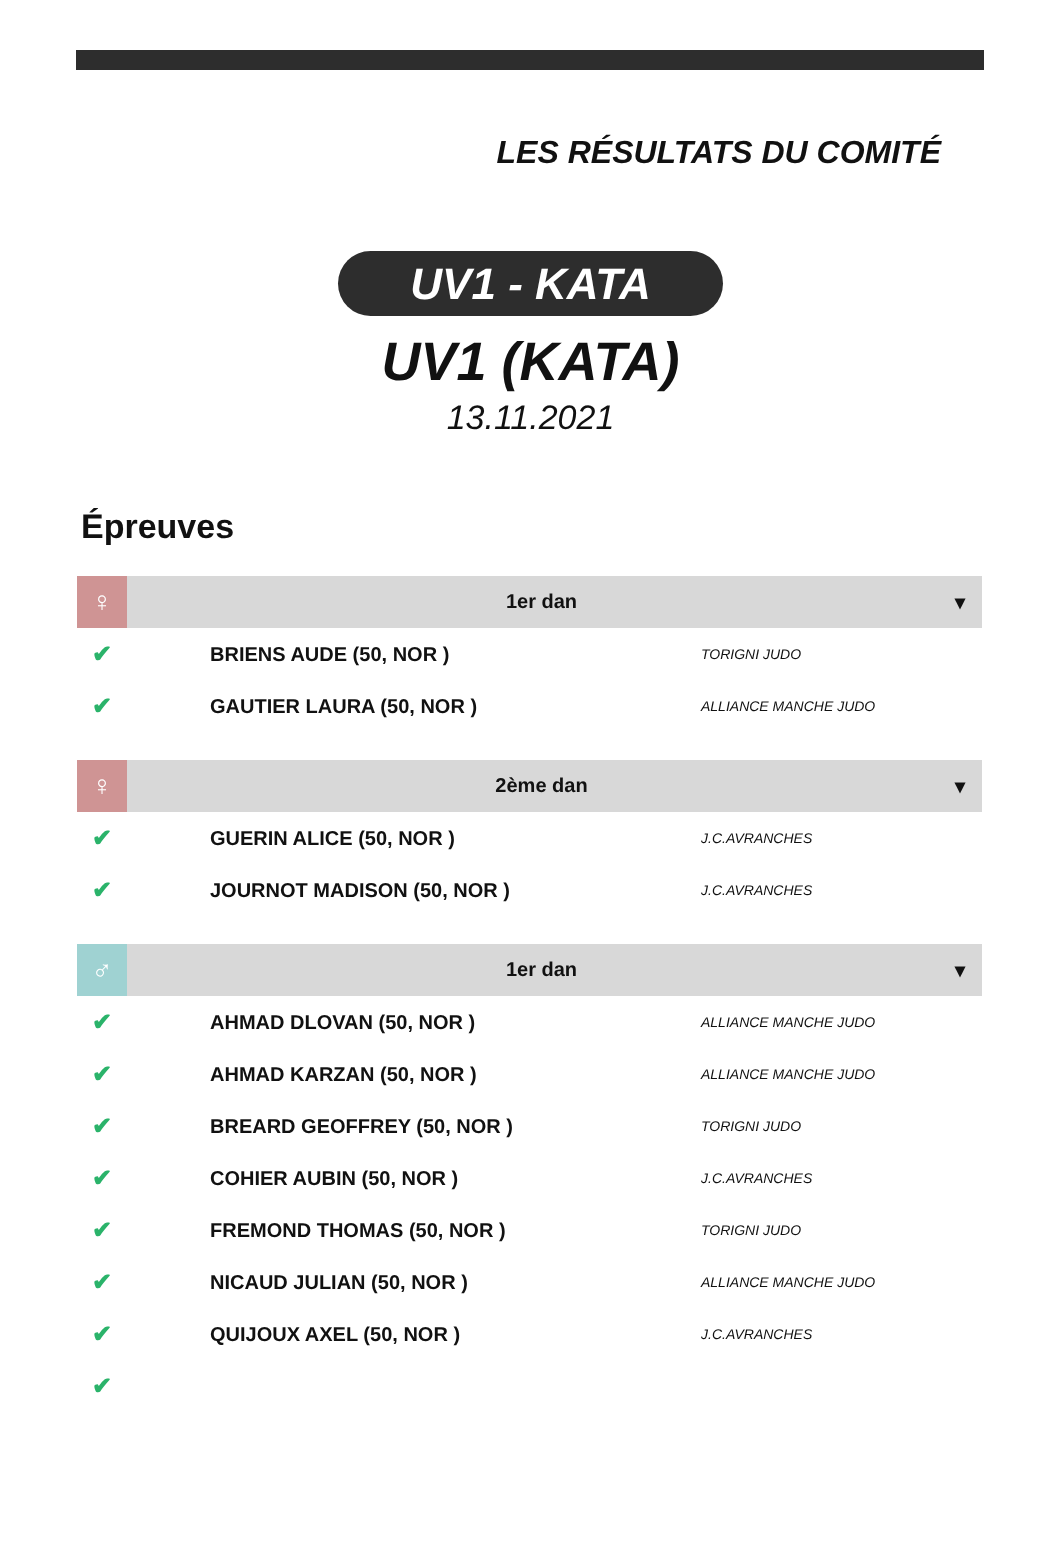LES RÉSULTATS DU COMITÉ
UV1 - KATA
UV1 (KATA)
13.11.2021
Épreuves
| ♀ | 1er dan ▾ | | |
| --- | --- | --- | --- |
| ✔ | | BRIENS AUDE (50, NOR ) | TORIGNI JUDO |
| ✔ | | GAUTIER LAURA (50, NOR ) | ALLIANCE MANCHE JUDO |
| ♀ | 2ème dan ▾ | | |
| --- | --- | --- | --- |
| ✔ | | GUERIN ALICE (50, NOR ) | J.C.AVRANCHES |
| ✔ | | JOURNOT MADISON (50, NOR ) | J.C.AVRANCHES |
| ♂ | 1er dan ▾ | | |
| --- | --- | --- | --- |
| ✔ | | AHMAD DLOVAN (50, NOR ) | ALLIANCE MANCHE JUDO |
| ✔ | | AHMAD KARZAN (50, NOR ) | ALLIANCE MANCHE JUDO |
| ✔ | | BREARD GEOFFREY (50, NOR ) | TORIGNI JUDO |
| ✔ | | COHIER AUBIN (50, NOR ) | J.C.AVRANCHES |
| ✔ | | FREMOND THOMAS (50, NOR ) | TORIGNI JUDO |
| ✔ | | NICAUD JULIAN (50, NOR ) | ALLIANCE MANCHE JUDO |
| ✔ | | QUIJOUX AXEL (50, NOR ) | J.C.AVRANCHES |
| ✔ | | | |